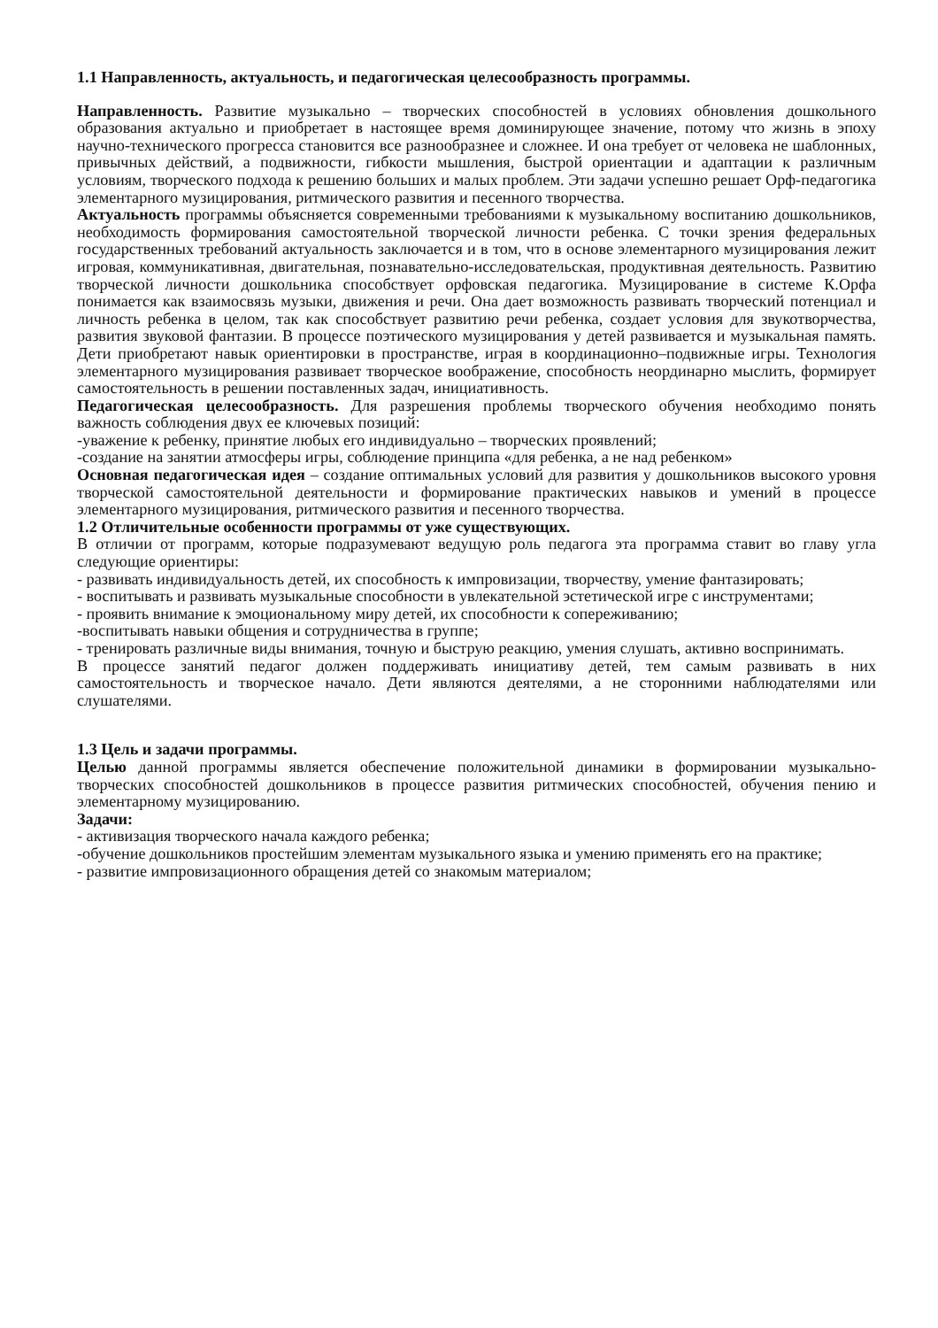1.1 Направленность, актуальность, и педагогическая целесообразность программы.
Направленность. Развитие музыкально – творческих способностей в условиях обновления дошкольного образования актуально и приобретает в настоящее время доминирующее значение, потому что жизнь в эпоху научно-технического прогресса становится все разнообразнее и сложнее. И она требует от человека не шаблонных, привычных действий, а подвижности, гибкости мышления, быстрой ориентации и адаптации к различным условиям, творческого подхода к решению больших и малых проблем. Эти задачи успешно решает Орф-педагогика элементарного музицирования, ритмического развития и песенного творчества.
Актуальность программы объясняется современными требованиями к музыкальному воспитанию дошкольников, необходимость формирования самостоятельной творческой личности ребенка. С точки зрения федеральных государственных требований актуальность заключается и в том, что в основе элементарного музицирования лежит игровая, коммуникативная, двигательная, познавательно-исследовательская, продуктивная деятельность. Развитию творческой личности дошкольника способствует орфовская педагогика. Музицирование в системе К.Орфа понимается как взаимосвязь музыки, движения и речи. Она дает возможность развивать творческий потенциал и личность ребенка в целом, так как способствует развитию речи ребенка, создает условия для звукотворчества, развития звуковой фантазии. В процессе поэтического музицирования у детей развивается и музыкальная память. Дети приобретают навык ориентировки в пространстве, играя в координационно–подвижные игры. Технология элементарного музицирования развивает творческое воображение, способность неординарно мыслить, формирует самостоятельность в решении поставленных задач, инициативность.
Педагогическая целесообразность. Для разрешения проблемы творческого обучения необходимо понять важность соблюдения двух ее ключевых позиций:
-уважение к ребенку, принятие любых его индивидуально – творческих проявлений;
-создание на занятии атмосферы игры, соблюдение принципа «для ребенка, а не над ребенком»
Основная педагогическая идея – создание оптимальных условий для развития у дошкольников высокого уровня творческой самостоятельной деятельности и формирование практических навыков и умений в процессе элементарного музицирования, ритмического развития и песенного творчества.
1.2 Отличительные особенности программы от уже существующих.
В отличии от программ, которые подразумевают ведущую роль педагога эта программа ставит во главу угла следующие ориентиры:
- развивать индивидуальность детей, их способность к импровизации, творчеству, умение фантазировать;
- воспитывать и развивать музыкальные способности в увлекательной эстетической игре с инструментами;
- проявить внимание к эмоциональному миру детей, их способности к сопереживанию;
-воспитывать навыки общения и сотрудничества в группе;
- тренировать различные виды внимания, точную и быструю реакцию, умения слушать, активно воспринимать.
В процессе занятий педагог должен поддерживать инициативу детей, тем самым развивать в них самостоятельность и творческое начало. Дети являются деятелями, а не сторонними наблюдателями или слушателями.
1.3 Цель и задачи программы.
Целью данной программы является обеспечение положительной динамики в формировании музыкально-творческих способностей дошкольников в процессе развития ритмических способностей, обучения пению и элементарному музицированию.
Задачи:
- активизация творческого начала каждого ребенка;
-обучение дошкольников простейшим элементам музыкального языка и умению применять его на практике;
- развитие импровизационного обращения детей со знакомым материалом;